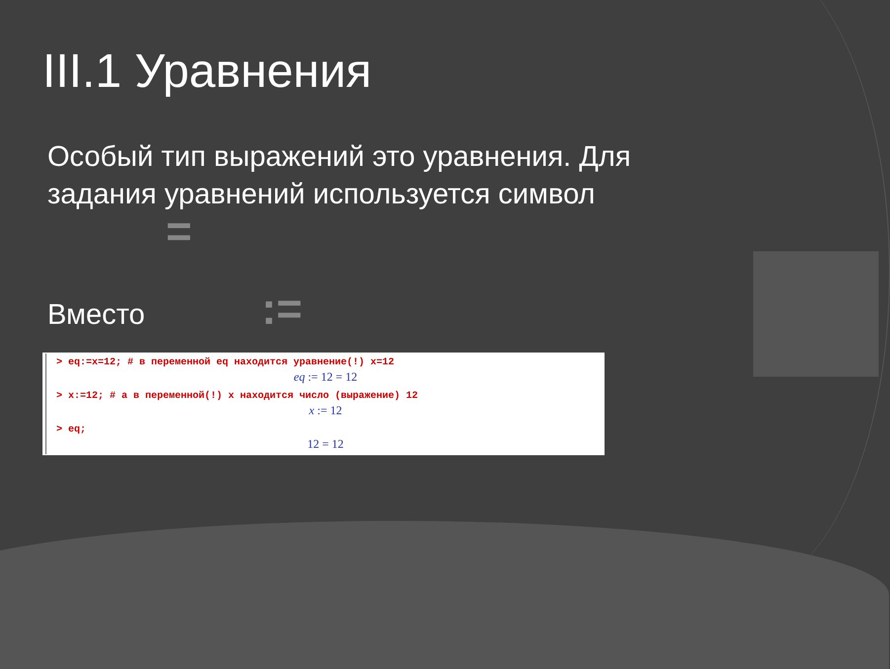III.1 Уравнения
Особый тип выражений это уравнения. Для задания уравнений используется символ =
Вместо :=
> eq:=x=12; # в переменной eq находится уравнение(!) x=12
eq := 12 = 12
> x:=12; # а в переменной(!) x находится число (выражение) 12
x := 12
> eq;
12 = 12